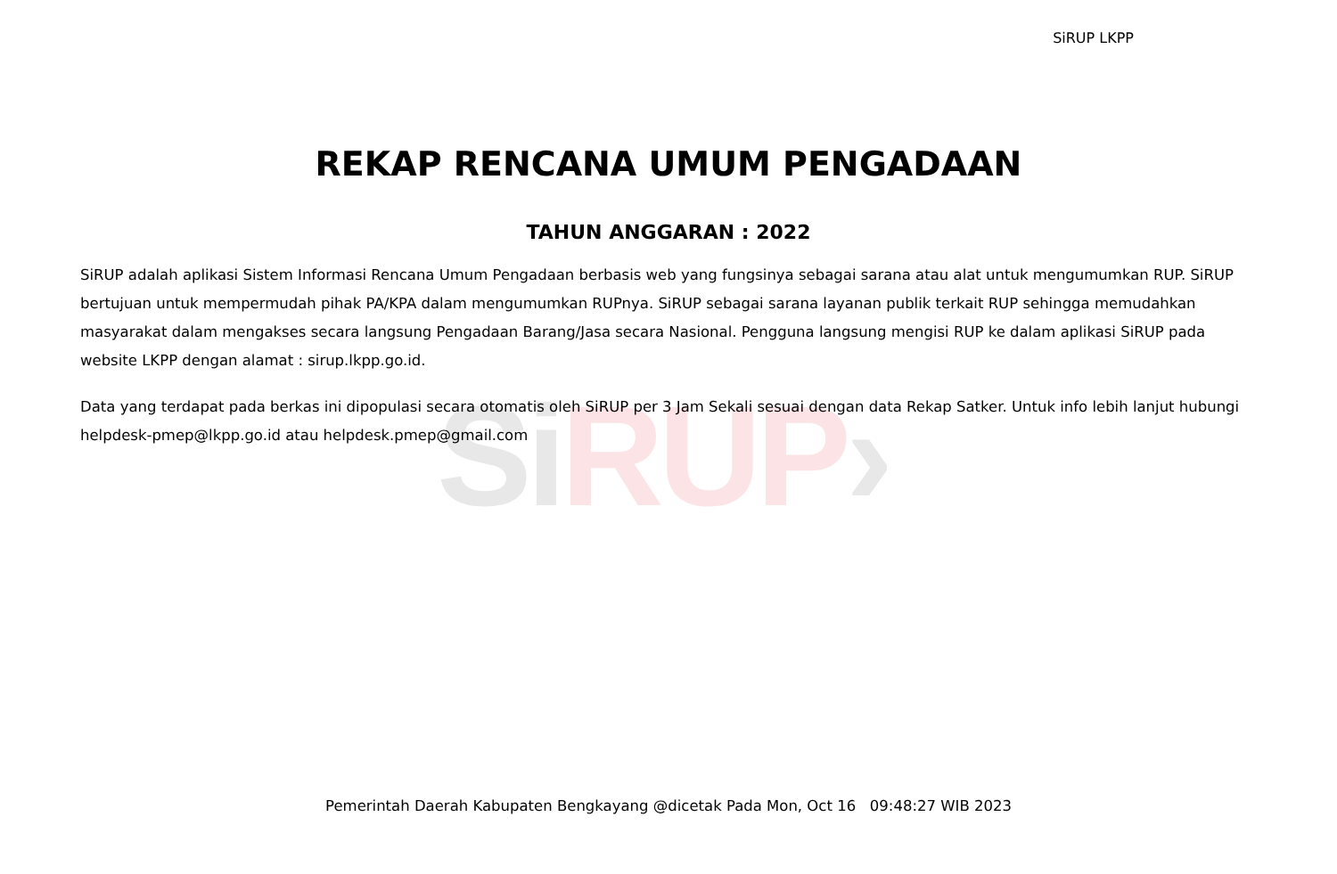Si RUP›
SiRUP LKPP
REKAP RENCANA UMUM PENGADAAN
TAHUN ANGGARAN : 2022
SiRUP adalah aplikasi Sistem Informasi Rencana Umum Pengadaan berbasis web yang fungsinya sebagai sarana atau alat untuk mengumumkan RUP. SiRUP bertujuan untuk mempermudah pihak PA/KPA dalam mengumumkan RUPnya. SiRUP sebagai sarana layanan publik terkait RUP sehingga memudahkan masyarakat dalam mengakses secara langsung Pengadaan Barang/Jasa secara Nasional. Pengguna langsung mengisi RUP ke dalam aplikasi SiRUP pada website LKPP dengan alamat : sirup.lkpp.go.id.
Data yang terdapat pada berkas ini dipopulasi secara otomatis oleh SiRUP per 3 Jam Sekali sesuai dengan data Rekap Satker. Untuk info lebih lanjut hubungi helpdesk-pmep@lkpp.go.id atau helpdesk.pmep@gmail.com
Pemerintah Daerah Kabupaten Bengkayang @dicetak Pada Mon, Oct 16 09:48:27 WIB 2023